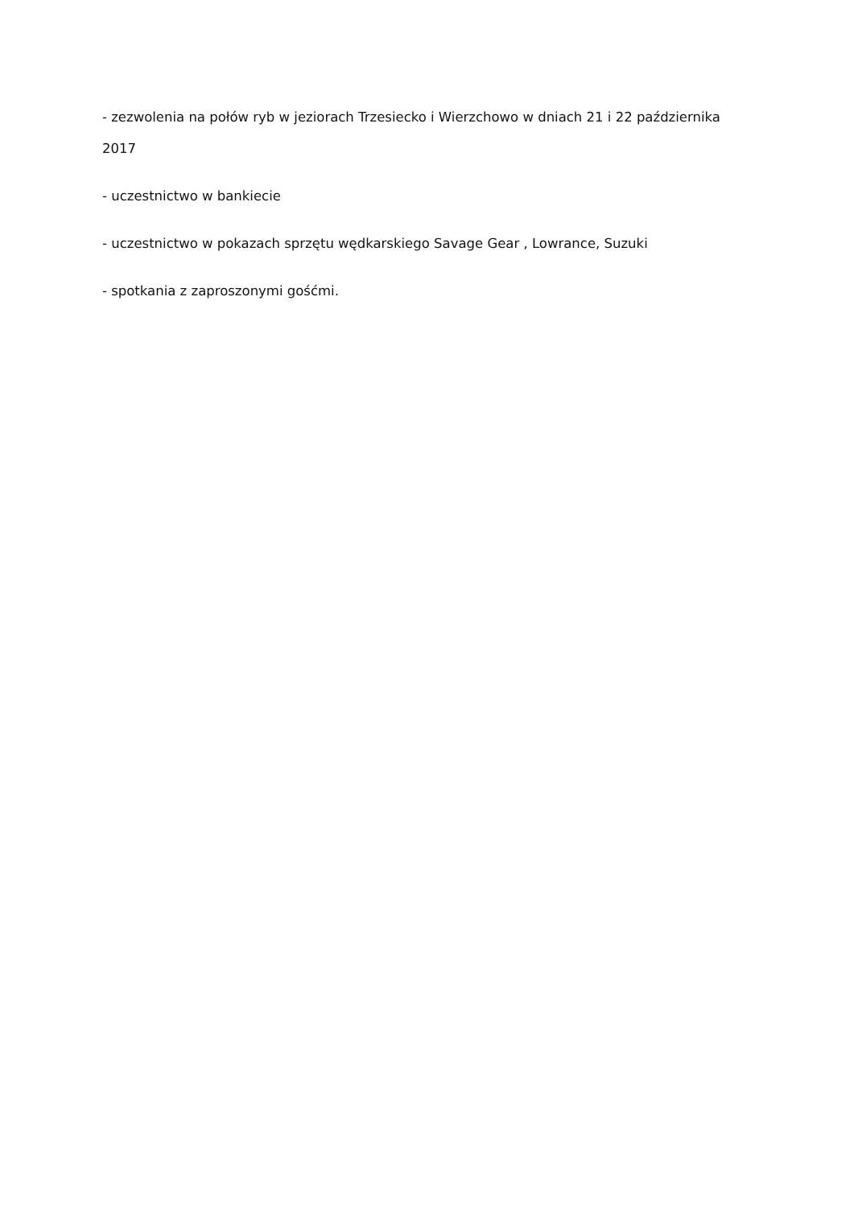- zezwolenia na połów ryb w jeziorach Trzesiecko i Wierzchowo w dniach 21 i 22 października 2017
- uczestnictwo w bankiecie
- uczestnictwo w pokazach sprzętu wędkarskiego Savage Gear , Lowrance, Suzuki
- spotkania z zaproszonymi gośćmi.